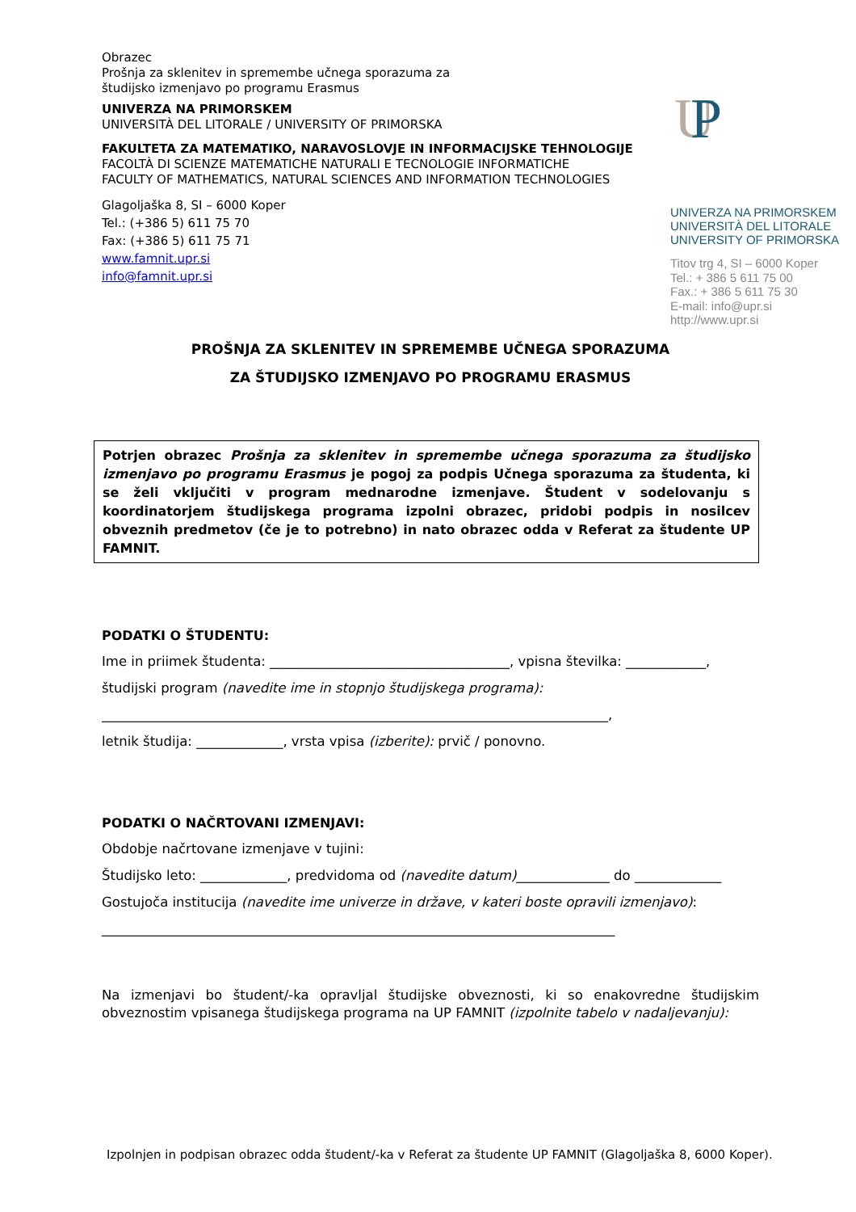Obrazec
Prošnja za sklenitev in spremembe učnega sporazuma za
študijsko izmenjavo po programu Erasmus
UNIVERZA NA PRIMORSKEM
UNIVERSITÀ DEL LITORALE / UNIVERSITY OF PRIMORSKA
FAKULTETA ZA MATEMATIKO, NARAVOSLOVJE IN INFORMACIJSKE TEHNOLOGIJE
FACOLTÀ DI SCIENZE MATEMATICHE NATURALI E TECNOLOGIE INFORMATICHE
FACULTY OF MATHEMATICS, NATURAL SCIENCES AND INFORMATION TECHNOLOGIES
Glagoljaška 8, SI – 6000 Koper
Tel.: (+386 5) 611 75 70
Fax: (+386 5) 611 75 71
www.famnit.upr.si
info@famnit.upr.si
U
P
UNIVERZA NA PRIMORSKEM
UNIVERSITÀ DEL LITORALE
UNIVERSITY OF PRIMORSKA
Titov trg 4, SI – 6000 Koper
Tel.: + 386 5 611 75 00
Fax.: + 386 5 611 75 30
E-mail: info@upr.si
http://www.upr.si
PROŠNJA ZA SKLENITEV IN SPREMEMBE UČNEGA SPORAZUMA
ZA ŠTUDIJSKO IZMENJAVO PO PROGRAMU ERASMUS
Potrjen obrazec Prošnja za sklenitev in spremembe učnega sporazuma za študijsko izmenjavo po programu Erasmus je pogoj za podpis Učnega sporazuma za študenta, ki se želi vključiti v program mednarodne izmenjave. Študent v sodelovanju s koordinatorjem študijskega programa izpolni obrazec, pridobi podpis in nosilcev obveznih predmetov (če je to potrebno) in nato obrazec odda v Referat za študente UP FAMNIT.
PODATKI O ŠTUDENTU:
Ime in priimek študenta: ____________________________________, vpisna številka: ____________,
študijski program (navedite ime in stopnjo študijskega programa):
____________________________________________________________________________,
letnik študija: _____________, vrsta vpisa (izberite): prvič / ponovno.
PODATKI O NAČRTOVANI IZMENJAVI:
Obdobje načrtovane izmenjave v tujini:
Študijsko leto: _____________, predvidoma od (navedite datum)______________ do _____________
Gostujoča institucija (navedite ime univerze in države, v kateri boste opravili izmenjavo):
_____________________________________________________________________________
Na izmenjavi bo študent/-ka opravljal študijske obveznosti, ki so enakovredne študijskim obveznostim vpisanega študijskega programa na UP FAMNIT (izpolnite tabelo v nadaljevanju):
Izpolnjen in podpisan obrazec odda študent/-ka v Referat za študente UP FAMNIT (Glagoljaška 8, 6000 Koper).